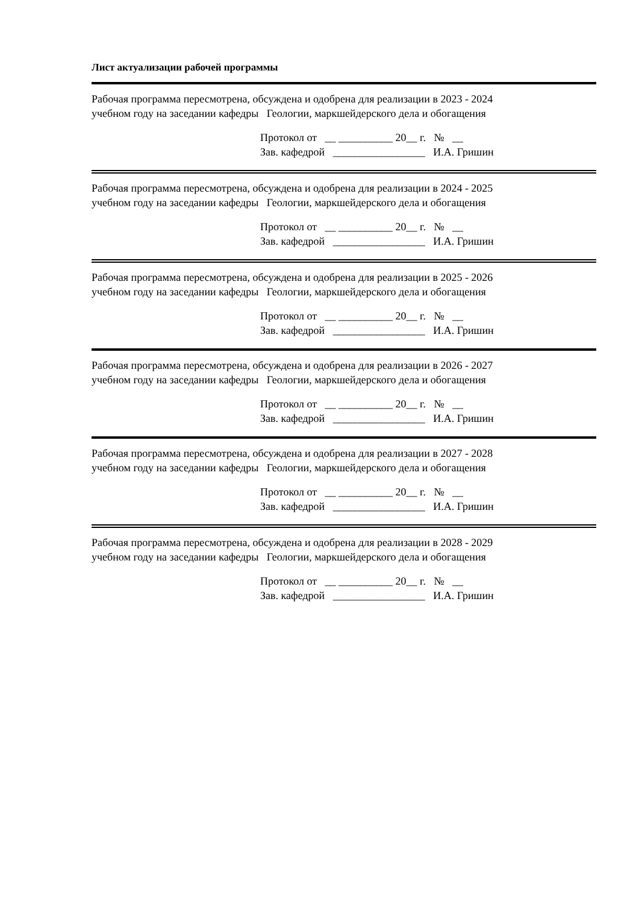Лист актуализации рабочей программы
Рабочая программа пересмотрена, обсуждена и одобрена для реализации в 2023 - 2024
учебном году на заседании кафедры Геологии, маркшейдерского дела и обогащения
Протокол от __ __________ 20__ г. № __
Зав. кафедрой _________________ И.А. Гришин
Рабочая программа пересмотрена, обсуждена и одобрена для реализации в 2024 - 2025
учебном году на заседании кафедры Геологии, маркшейдерского дела и обогащения
Протокол от __ __________ 20__ г. № __
Зав. кафедрой _________________ И.А. Гришин
Рабочая программа пересмотрена, обсуждена и одобрена для реализации в 2025 - 2026
учебном году на заседании кафедры Геологии, маркшейдерского дела и обогащения
Протокол от __ __________ 20__ г. № __
Зав. кафедрой _________________ И.А. Гришин
Рабочая программа пересмотрена, обсуждена и одобрена для реализации в 2026 - 2027
учебном году на заседании кафедры Геологии, маркшейдерского дела и обогащения
Протокол от __ __________ 20__ г. № __
Зав. кафедрой _________________ И.А. Гришин
Рабочая программа пересмотрена, обсуждена и одобрена для реализации в 2027 - 2028
учебном году на заседании кафедры Геологии, маркшейдерского дела и обогащения
Протокол от __ __________ 20__ г. № __
Зав. кафедрой _________________ И.А. Гришин
Рабочая программа пересмотрена, обсуждена и одобрена для реализации в 2028 - 2029
учебном году на заседании кафедры Геологии, маркшейдерского дела и обогащения
Протокол от __ __________ 20__ г. № __
Зав. кафедрой _________________ И.А. Гришин